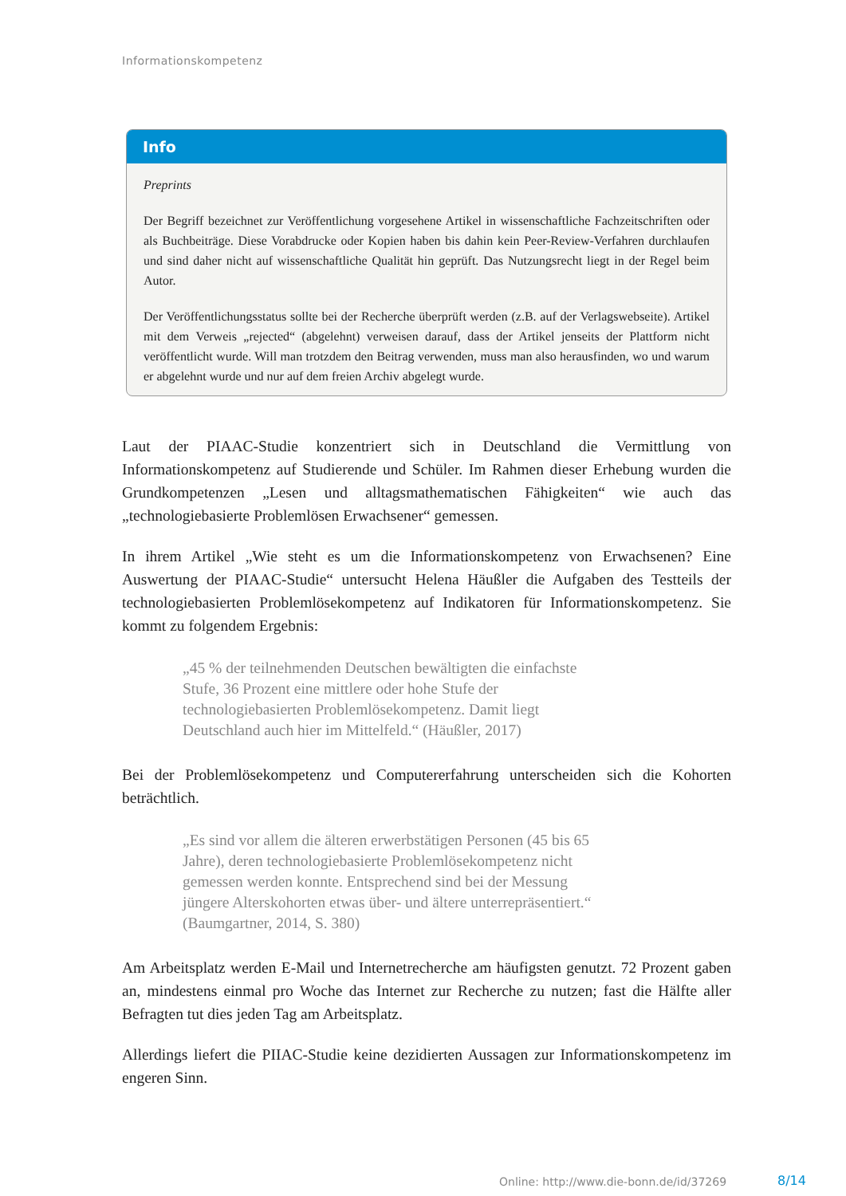Informationskompetenz
Info
Preprints
Der Begriff bezeichnet zur Veröffentlichung vorgesehene Artikel in wissenschaftliche Fachzeitschriften oder als Buchbeiträge. Diese Vorabdrucke oder Kopien haben bis dahin kein Peer-Review-Verfahren durchlaufen und sind daher nicht auf wissenschaftliche Qualität hin geprüft. Das Nutzungsrecht liegt in der Regel beim Autor.
Der Veröffentlichungsstatus sollte bei der Recherche überprüft werden (z.B. auf der Verlagswebseite). Artikel mit dem Verweis „rejected“ (abgelehnt) verweisen darauf, dass der Artikel jenseits der Plattform nicht veröffentlicht wurde. Will man trotzdem den Beitrag verwenden, muss man also herausfinden, wo und warum er abgelehnt wurde und nur auf dem freien Archiv abgelegt wurde.
Laut der PIAAC-Studie konzentriert sich in Deutschland die Vermittlung von Informationskompetenz auf Studierende und Schüler. Im Rahmen dieser Erhebung wurden die Grundkompetenzen „Lesen und alltagsmathematischen Fähigkeiten“ wie auch das „technologiebasierte Problemlösen Erwachsener“ gemessen.
In ihrem Artikel „Wie steht es um die Informationskompetenz von Erwachsenen? Eine Auswertung der PIAAC-Studie“ untersucht Helena Häußler die Aufgaben des Testteils der technologiebasierten Problemlösekompetenz auf Indikatoren für Informationskompetenz. Sie kommt zu folgendem Ergebnis:
„45 % der teilnehmenden Deutschen bewältigten die einfachste Stufe, 36 Prozent eine mittlere oder hohe Stufe der technologiebasierten Problemlösekompetenz. Damit liegt Deutschland auch hier im Mittelfeld.“ (Häußler, 2017)
Bei der Problemlösekompetenz und Computererfahrung unterscheiden sich die Kohorten beträchtlich.
„Es sind vor allem die älteren erwerbstätigen Personen (45 bis 65 Jahre), deren technologiebasierte Problemlösekompetenz nicht gemessen werden konnte. Entsprechend sind bei der Messung jüngere Alterskohorten etwas über- und ältere unterrepräsentiert.“ (Baumgartner, 2014, S. 380)
Am Arbeitsplatz werden E-Mail und Internetrecherche am häufigsten genutzt. 72 Prozent gaben an, mindestens einmal pro Woche das Internet zur Recherche zu nutzen; fast die Hälfte aller Befragten tut dies jeden Tag am Arbeitsplatz.
Allerdings liefert die PIIAC-Studie keine dezidierten Aussagen zur Informationskompetenz im engeren Sinn.
Online: http://www.die-bonn.de/id/37269
8/14